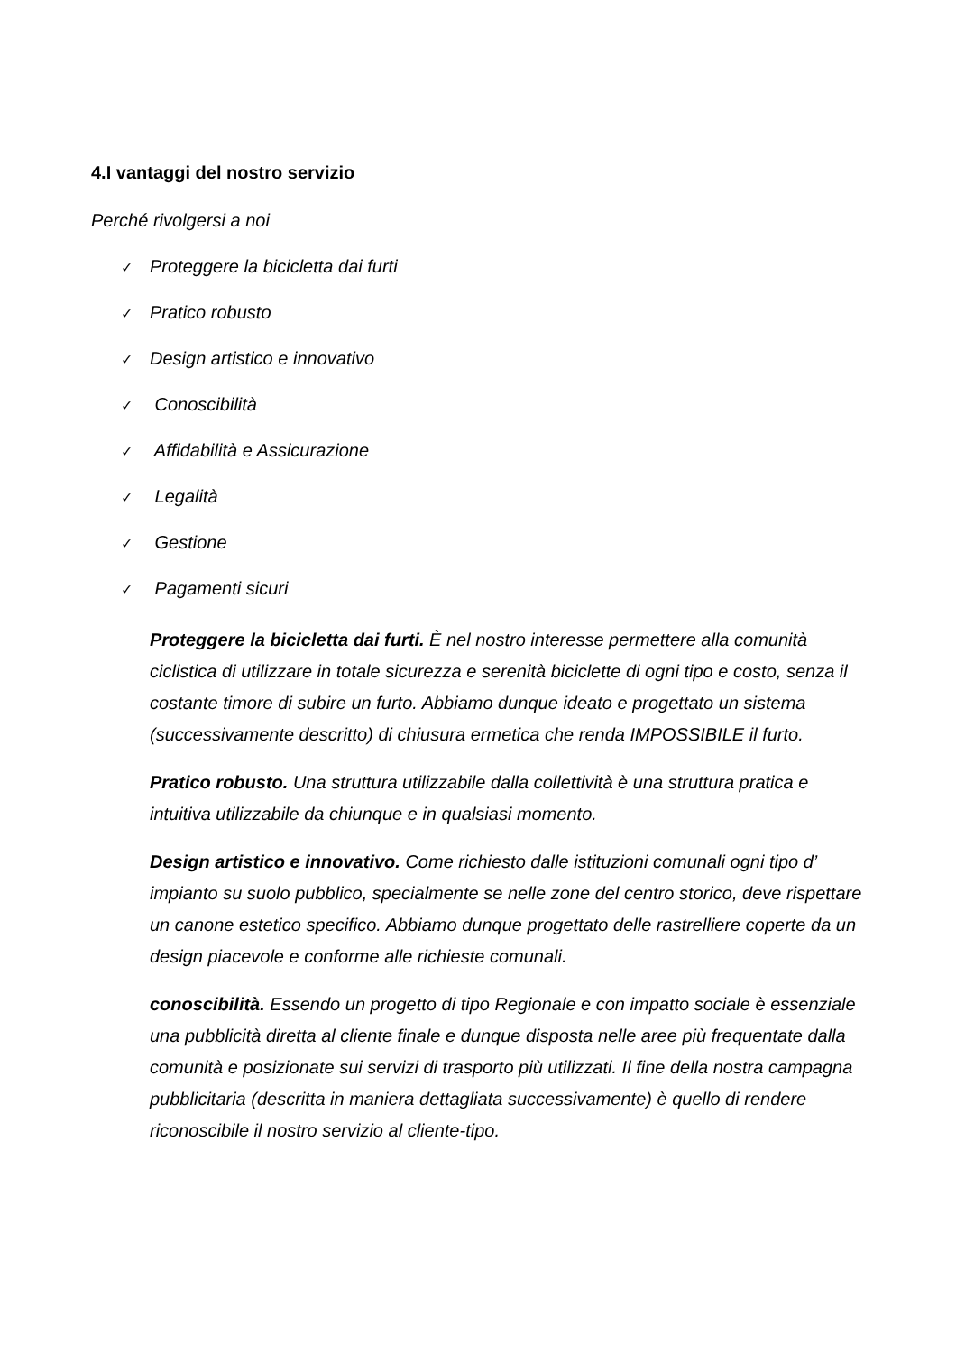4.I vantaggi del nostro servizio
Perché rivolgersi a noi
✓ Proteggere la bicicletta dai furti
✓ Pratico robusto
✓ Design artistico e innovativo
✓ Conoscibilità
✓ Affidabilità e Assicurazione
✓ Legalità
✓ Gestione
✓ Pagamenti sicuri
Proteggere la bicicletta dai furti. È nel nostro interesse permettere alla comunità ciclistica di utilizzare in totale sicurezza e serenità biciclette di ogni tipo e costo, senza il costante timore di subire un furto. Abbiamo dunque ideato e progettato un sistema (successivamente descritto) di chiusura ermetica che renda IMPOSSIBILE il furto.
Pratico robusto. Una struttura utilizzabile dalla collettività è una struttura pratica e intuitiva utilizzabile da chiunque e in qualsiasi momento.
Design artistico e innovativo. Come richiesto dalle istituzioni comunali ogni tipo d’ impianto su suolo pubblico, specialmente se nelle zone del centro storico, deve rispettare un canone estetico specifico. Abbiamo dunque progettato delle rastrelliere coperte da un design piacevole e conforme alle richieste comunali.
conoscibilità. Essendo un progetto di tipo Regionale e con impatto sociale è essenziale una pubblicità diretta al cliente finale e dunque disposta nelle aree più frequentate dalla comunità e posizionate sui servizi di trasporto più utilizzati. Il fine della nostra campagna pubblicitaria (descritta in maniera dettagliata successivamente) è quello di rendere riconoscibile il nostro servizio al cliente-tipo.